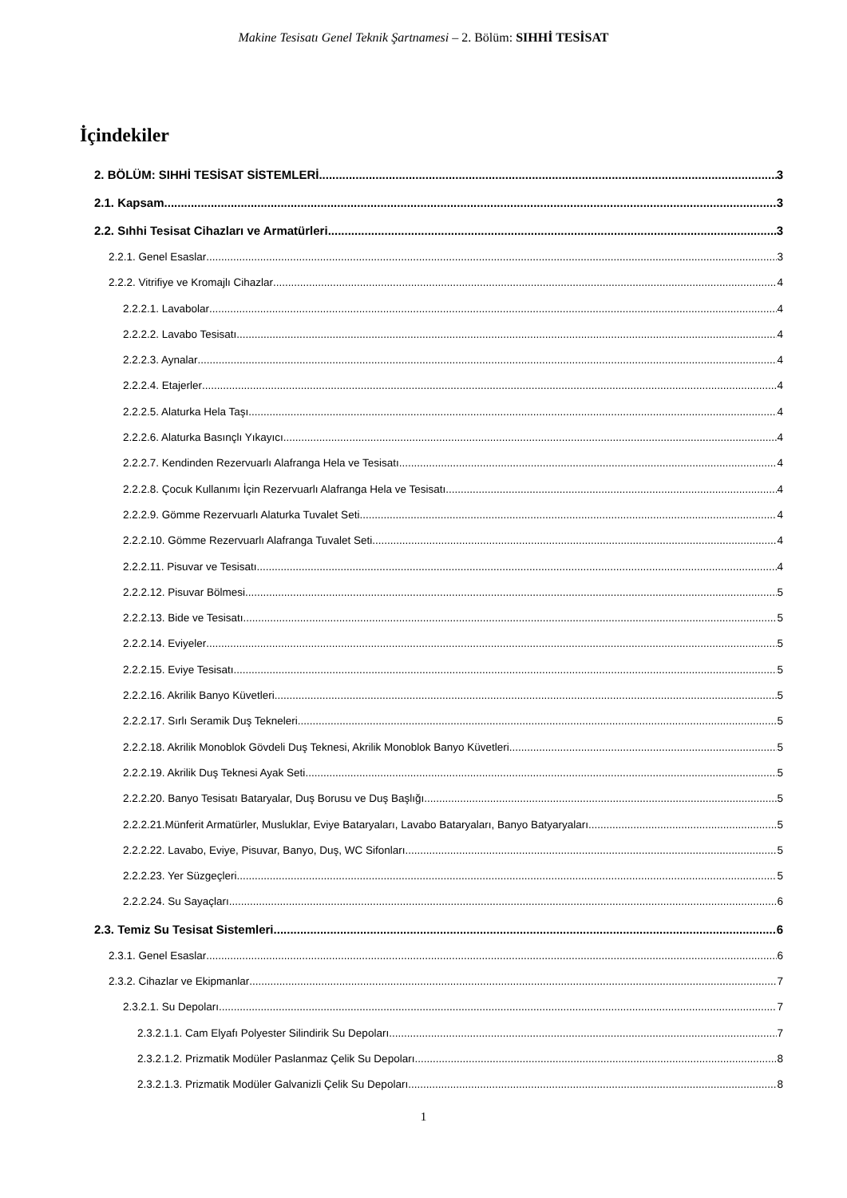Makine Tesisatı Genel Teknik Şartnamesi – 2. Bölüm: SIHHİ TESİSAT
İçindekiler
2. BÖLÜM: SIHHİ TESİSAT SİSTEMLERİ 3
2.1. Kapsam 3
2.2. Sıhhi Tesisat Cihazları ve Armatürleri 3
2.2.1. Genel Esaslar 3
2.2.2. Vitrifiye ve Kromajlı Cihazlar 4
2.2.2.1. Lavabolar 4
2.2.2.2. Lavabo Tesisatı 4
2.2.2.3. Aynalar 4
2.2.2.4. Etajerler 4
2.2.2.5. Alaturka Hela Taşı 4
2.2.2.6. Alaturka Basınçlı Yıkayıcı 4
2.2.2.7. Kendinden Rezervuarlı Alafranga Hela ve Tesisatı 4
2.2.2.8. Çocuk Kullanımı İçin Rezervuarlı Alafranga Hela ve Tesisatı 4
2.2.2.9. Gömme Rezervuarlı Alaturka Tuvalet Seti 4
2.2.2.10. Gömme Rezervuarlı Alafranga Tuvalet Seti 4
2.2.2.11. Pisuvar ve Tesisatı 4
2.2.2.12. Pisuvar Bölmesi 5
2.2.2.13. Bide ve Tesisatı 5
2.2.2.14. Eviyeler 5
2.2.2.15. Eviye Tesisatı 5
2.2.2.16. Akrilik Banyo Küvetleri 5
2.2.2.17. Sırlı Seramik Duş Tekneleri 5
2.2.2.18. Akrilik Monoblok Gövdeli Duş Teknesi, Akrilik Monoblok Banyo Küvetleri 5
2.2.2.19. Akrilik Duş Teknesi Ayak Seti 5
2.2.2.20. Banyo Tesisatı Bataryalar, Duş Borusu ve Duş Başlığı 5
2.2.2.21.Münferit Armatürler, Musluklar, Eviye Bataryaları, Lavabo Bataryaları, Banyo Batyaryaları 5
2.2.2.22. Lavabo, Eviye, Pisuvar, Banyo, Duş, WC Sifonları 5
2.2.2.23. Yer Süzgeçleri 5
2.2.2.24. Su Sayaçları 6
2.3. Temiz Su Tesisat Sistemleri 6
2.3.1. Genel Esaslar 6
2.3.2. Cihazlar ve Ekipmanlar 7
2.3.2.1. Su Depoları 7
2.3.2.1.1. Cam Elyafı Polyester Silindirik Su Depoları 7
2.3.2.1.2. Prizmatik Modüler Paslanmaz Çelik Su Depoları 8
2.3.2.1.3. Prizmatik Modüler Galvanizli Çelik Su Depoları 8
1